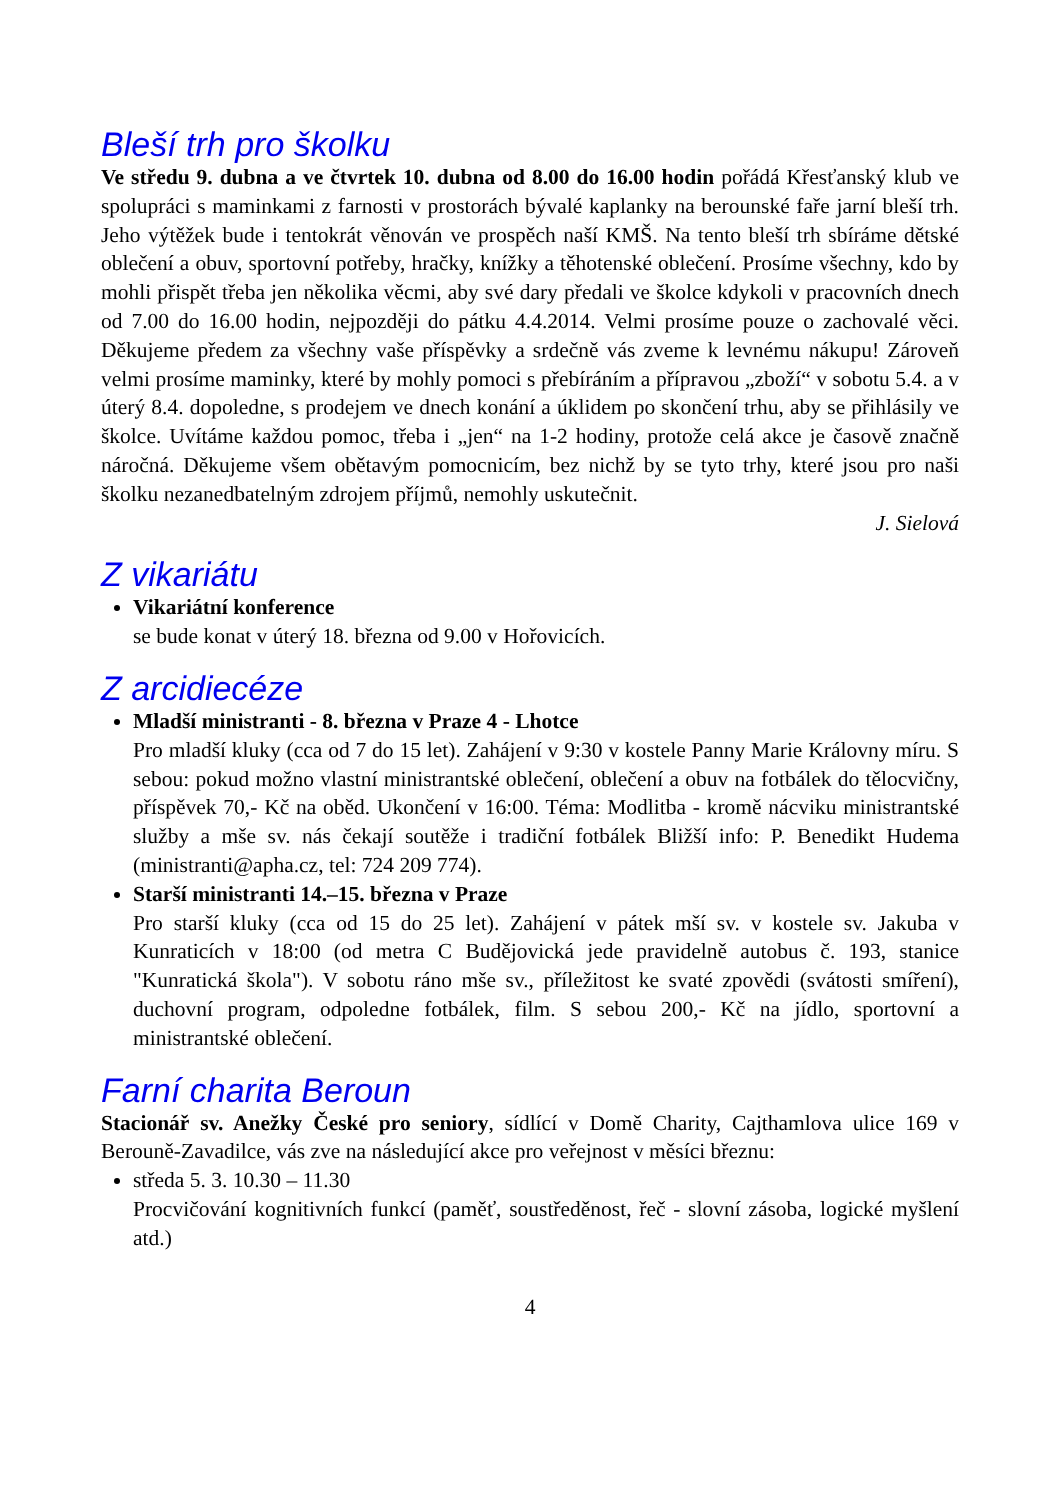Bleší trh pro školku
Ve středu 9. dubna a ve čtvrtek 10. dubna od 8.00 do 16.00 hodin pořádá Křesťanský klub ve spolupráci s maminkami z farnosti v prostorách bývalé kaplanky na berounské faře jarní bleší trh. Jeho výtěžek bude i tentokrát věnován ve prospěch naší KMŠ. Na tento bleší trh sbíráme dětské oblečení a obuv, sportovní potřeby, hračky, knížky a těhotenské oblečení. Prosíme všechny, kdo by mohli přispět třeba jen několika věcmi, aby své dary předali ve školce kdykoli v pracovních dnech od 7.00 do 16.00 hodin, nejpozději do pátku 4.4.2014. Velmi prosíme pouze o zachovalé věci. Děkujeme předem za všechny vaše příspěvky a srdečně vás zveme k levnému nákupu! Zároveň velmi prosíme maminky, které by mohly pomoci s přebíráním a přípravou „zboží“ v sobotu 5.4. a v úterý 8.4. dopoledne, s prodejem ve dnech konání a úklidem po skončení trhu, aby se přihlásily ve školce. Uvítáme každou pomoc, třeba i „jen“ na 1-2 hodiny, protože celá akce je časově značně náročná. Děkujeme všem obětavým pomocnicím, bez nichž by se tyto trhy, které jsou pro naši školku nezanedbatelným zdrojem příjmů, nemohly uskutečnit.
J. Sielová
Z vikariátu
Vikariátní konference
se bude konat v úterý 18. března od 9.00 v Hořovicích.
Z arcidiecéze
Mladší ministranti - 8. března v Praze 4 - Lhotce
Pro mladší kluky (cca od 7 do 15 let). Zahájení v 9:30 v kostele Panny Marie Královny míru. S sebou: pokud možno vlastní ministrantské oblečení, oblečení a obuv na fotbálek do tělocvičny, příspěvek 70,- Kč na oběd. Ukončení v 16:00. Téma: Modlitba - kromě nácviku ministrantské služby a mše sv. nás čekají soutěže i tradiční fotbálek Bližší info: P. Benedikt Hudema (ministranti@apha.cz, tel: 724 209 774).
Starší ministranti 14.–15. března v Praze
Pro starší kluky (cca od 15 do 25 let). Zahájení v pátek mší sv. v kostele sv. Jakuba v Kunraticích v 18:00 (od metra C Budějovická jede pravidelně autobus č. 193, stanice "Kunratická škola"). V sobotu ráno mše sv., příležitost ke svaté zpovědi (svátosti smíření), duchovní program, odpoledne fotbálek, film. S sebou 200,- Kč na jídlo, sportovní a ministrantské oblečení.
Farní charita Beroun
Stacionář sv. Anežky České pro seniory, sídlící v Domě Charity, Cajthamlova ulice 169 v Berouně-Zavadilce, vás zve na následující akce pro veřejnost v měsíci březnu:
středa 5. 3. 10.30 – 11.30
Procvičování kognitivních funkcí (paměť, soustředěnost, řeč - slovní zásoba, logické myšlení atd.)
4